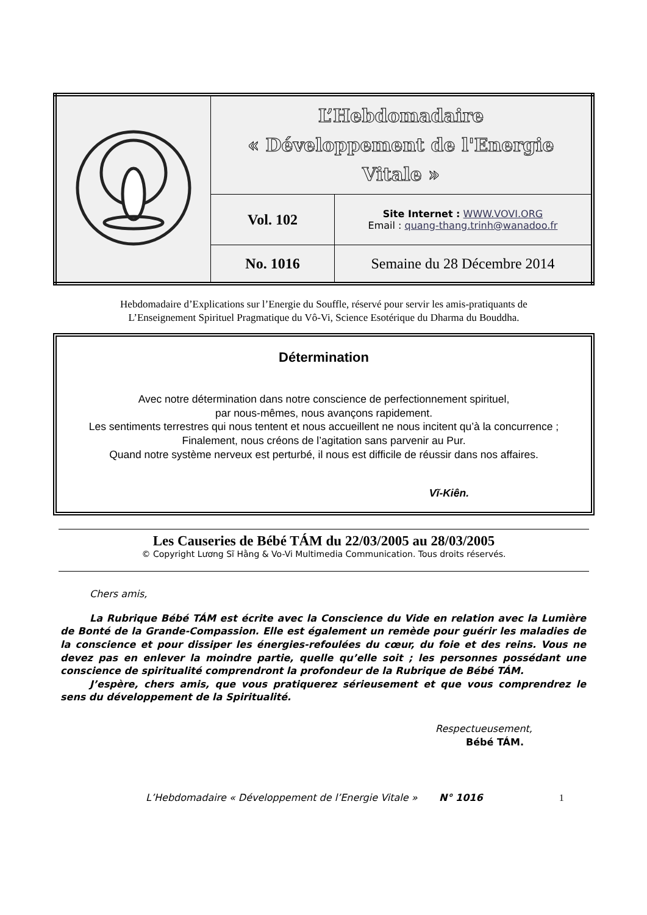| | L’Hebdomadaire « Développement de l'Energie Vitale » | |
| | Vol. 102 | Site Internet : WWW.VOVI.ORG Email : quang-thang.trinh@wanadoo.fr |
| | No. 1016 | Semaine du 28 Décembre 2014 |
Hebdomadaire d’Explications sur l’Energie du Souffle, réservé pour servir les amis-pratiquants de
L’Enseignement Spirituel Pragmatique du Vô-Vi, Science Esotérique du Dharma du Bouddha.
Détermination
Avec notre détermination dans notre conscience de perfectionnement spirituel,
par nous-mêmes, nous avançons rapidement.
Les sentiments terrestres qui nous tentent et nous accueillent ne nous incitent qu’à la concurrence ;
Finalement, nous créons de l’agitation sans parvenir au Pur.
Quand notre système nerveux est perturbé, il nous est difficile de réussir dans nos affaires.
Vĩ-Kiên.
Les Causeries de Bébé TÁM du 22/03/2005 au 28/03/2005
© Copyright Lương Sĩ Hằng & Vo-Vi Multimedia Communication. Tous droits réservés.
Chers amis,
La Rubrique Bébé TÁM est écrite avec la Conscience du Vide en relation avec la Lumière de Bonté de la Grande-Compassion. Elle est également un remède pour guérir les maladies de la conscience et pour dissiper les énergies-refoulées du cœur, du foie et des reins. Vous ne devez pas en enlever la moindre partie, quelle qu’elle soit ; les personnes possédant une conscience de spiritualité comprendront la profondeur de la Rubrique de Bébé TÁM.
J’espère, chers amis, que vous pratiquerez sérieusement et que vous comprendrez le sens du développement de la Spiritualité.
Respectueusement,
Bébé TÁM.
L’Hebdomadaire « Développement de l’Energie Vitale » N° 1016 1